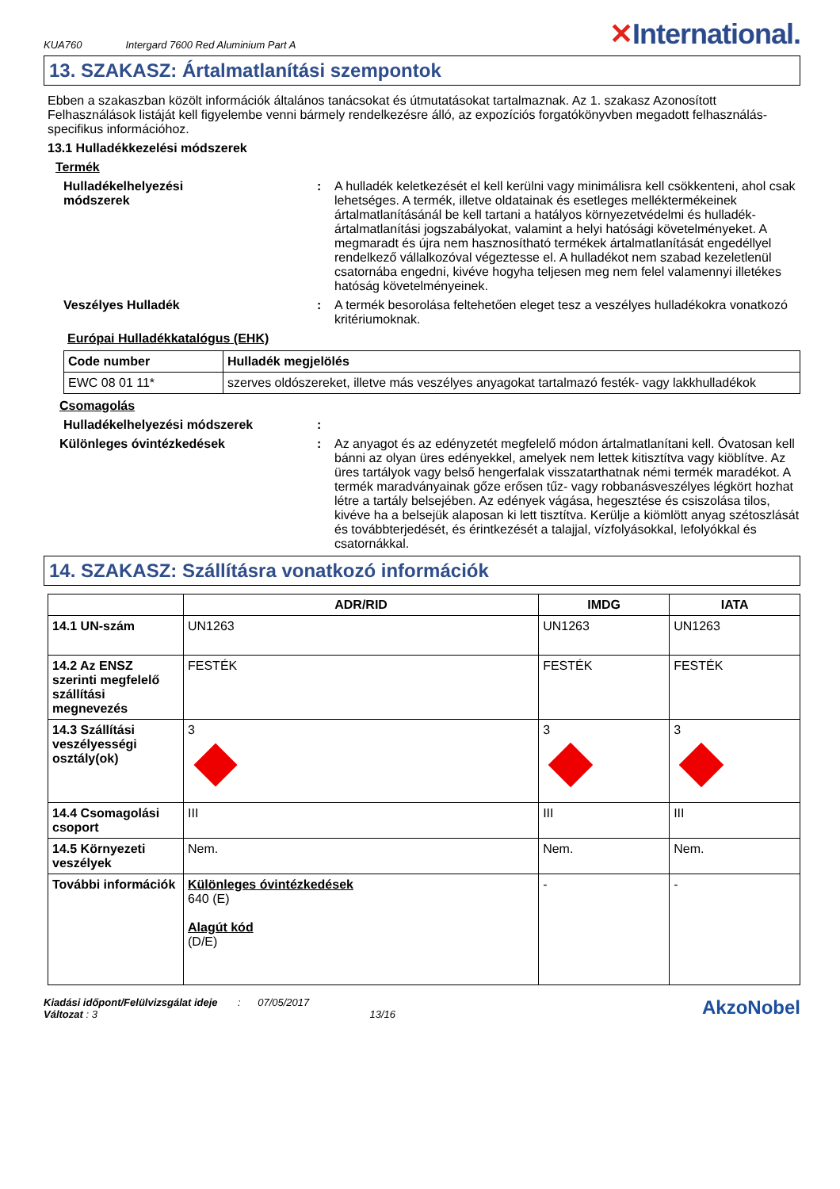KUA760 Intergard 7600 Red Aluminium Part A
✕International.
13. SZAKASZ: Ártalmatlanítási szempontok
Ebben a szakaszban közölt információk általános tanácsokat és útmutatásokat tartalmaznak. Az 1. szakasz Azonosított Felhasználások listáját kell figyelembe venni bármely rendelkezésre álló, az expozíciós forgatókönyvben megadott felhasználás-specifikus információhoz.
13.1 Hulladékkezelési módszerek
Termék
Hulladékelhelyezési módszerek
: A hulladék keletkezését el kell kerülni vagy minimálisra kell csökkenteni, ahol csak lehetséges. A termék, illetve oldatainak és esetleges melléktermékeinek ártalmatlanításánál be kell tartani a hatályos környezetvédelmi és hulladék-ártalmatlanítási jogszabályokat, valamint a helyi hatósági követelményeket. A megmaradt és újra nem hasznosítható termékek ártalmatlanítását engedéllyel rendelkező vállalkozóval végeztesse el. A hulladékot nem szabad kezeletlenül csatornába engedni, kivéve hogyha teljesen meg nem felel valamennyi illetékes hatóság követelményeinek.
Veszélyes Hulladék : A termék besorolása feltehetően eleget tesz a veszélyes hulladékokra vonatkozó kritériumoknak.
Európai Hulladékkatalógus (EHK)
| Code number | Hulladék megjelölés |
| --- | --- |
| EWC 08 01 11* | szerves oldószereket, illetve más veszélyes anyagokat tartalmazó festék- vagy lakkhulladékok |
Csomagolás
Hulladékelhelyezési módszerek
:
Különleges óvintézkedések : Az anyagot és az edényzetét megfelelő módon ártalmatlanítani kell. Óvatosan kell bánni az olyan üres edényekkel, amelyek nem lettek kitisztítva vagy kiöblítve. Az üres tartályok vagy belső hengerfalak visszatarthatnak némi termék maradékot. A termék maradványainak gőze erősen tűz- vagy robbanásveszélyes légkört hozhat létre a tartály belsejében. Az edények vágása, hegesztése és csiszolása tilos, kivéve ha a belsejük alaposan ki lett tisztítva. Kerülje a kiömlött anyag szétoszlását és továbbterjedését, és érintkezését a talajjal, vízfolyásokkal, lefolyókkal és csatornákkal.
14. SZAKASZ: Szállításra vonatkozó információk
| | ADR/RID | IMDG | IATA |
| --- | --- | --- | --- |
| 14.1 UN-szám | UN1263 | UN1263 | UN1263 |
| 14.2 Az ENSZ szerinti megfelelő szállítási megnevezés | FESTÉK | FESTÉK | FESTÉK |
| 14.3 Szállítási veszélyességi osztály(ok) | 3 | 3 | 3 |
| 14.4 Csomagolási csoport | III | III | III |
| 14.5 Környezeti veszélyek | Nem. | Nem. | Nem. |
| További információk | Különleges óvintézkedések 640 (E) Alagút kód (D/E) | - | - |
Kiadási időpont/Felülvizsgálat ideje : 07/05/2017
Változat : 3 13/16
AkzoNobel